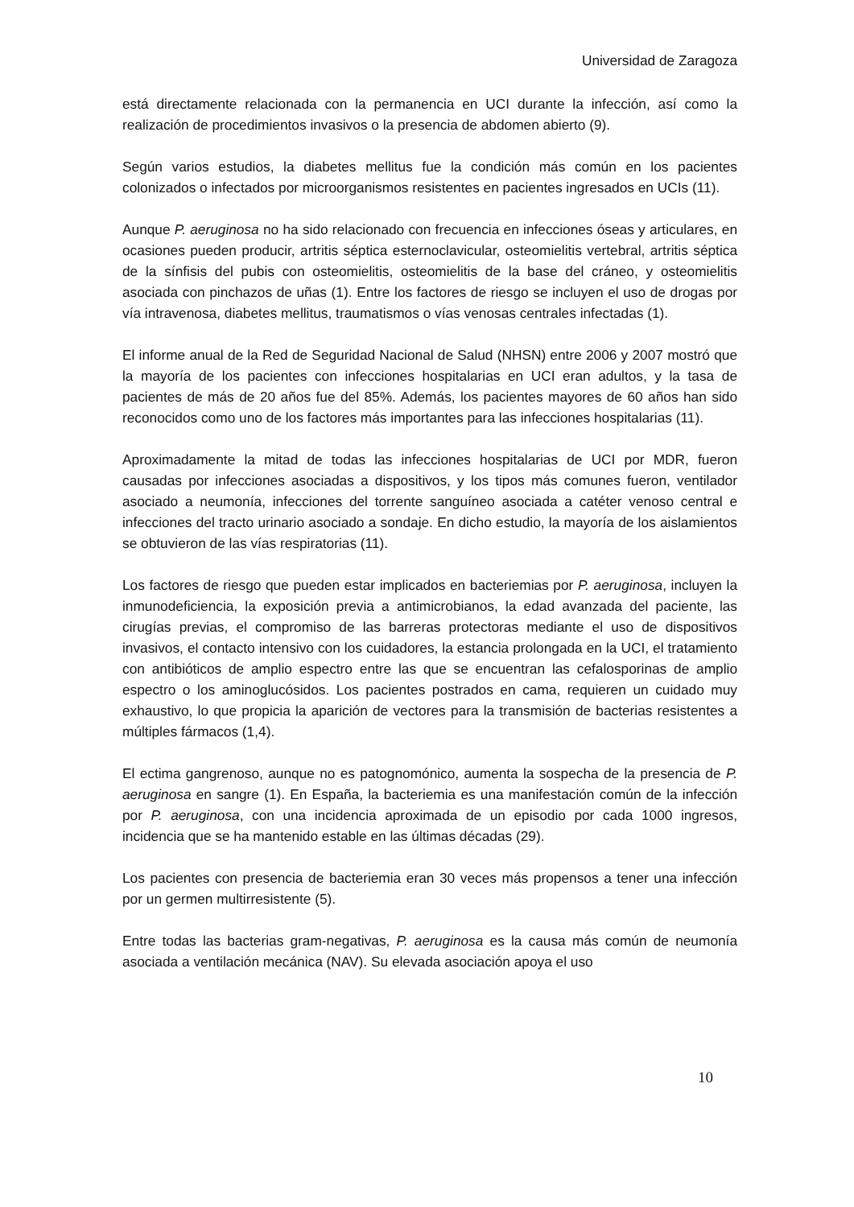Universidad de Zaragoza
está directamente relacionada con la permanencia en UCI durante la infección, así como la realización de procedimientos invasivos o la presencia de abdomen abierto (9).
Según varios estudios, la diabetes mellitus fue la condición más común en los pacientes colonizados o infectados por microorganismos resistentes en pacientes ingresados en UCIs (11).
Aunque P. aeruginosa no ha sido relacionado con frecuencia en infecciones óseas y articulares, en ocasiones pueden producir, artritis séptica esternoclavicular, osteomielitis vertebral, artritis séptica de la sínfisis del pubis con osteomielitis, osteomielitis de la base del cráneo, y osteomielitis asociada con pinchazos de uñas (1). Entre los factores de riesgo se incluyen el uso de drogas por vía intravenosa, diabetes mellitus, traumatismos o vías venosas centrales infectadas (1).
El informe anual de la Red de Seguridad Nacional de Salud (NHSN) entre 2006 y 2007 mostró que la mayoría de los pacientes con infecciones hospitalarias en UCI eran adultos, y la tasa de pacientes de más de 20 años fue del 85%. Además, los pacientes mayores de 60 años han sido reconocidos como uno de los factores más importantes para las infecciones hospitalarias (11).
Aproximadamente la mitad de todas las infecciones hospitalarias de UCI por MDR, fueron causadas por infecciones asociadas a dispositivos, y los tipos más comunes fueron, ventilador asociado a neumonía, infecciones del torrente sanguíneo asociada a catéter venoso central e infecciones del tracto urinario asociado a sondaje. En dicho estudio, la mayoría de los aislamientos se obtuvieron de las vías respiratorias (11).
Los factores de riesgo que pueden estar implicados en bacteriemias por P. aeruginosa, incluyen la inmunodeficiencia, la exposición previa a antimicrobianos, la edad avanzada del paciente, las cirugías previas, el compromiso de las barreras protectoras mediante el uso de dispositivos invasivos, el contacto intensivo con los cuidadores, la estancia prolongada en la UCI, el tratamiento con antibióticos de amplio espectro entre las que se encuentran las cefalosporinas de amplio espectro o los aminoglucósidos. Los pacientes postrados en cama, requieren un cuidado muy exhaustivo, lo que propicia la aparición de vectores para la transmisión de bacterias resistentes a múltiples fármacos (1,4).
El ectima gangrenoso, aunque no es patognomónico, aumenta la sospecha de la presencia de P. aeruginosa en sangre (1). En España, la bacteriemia es una manifestación común de la infección por P. aeruginosa, con una incidencia aproximada de un episodio por cada 1000 ingresos, incidencia que se ha mantenido estable en las últimas décadas (29).
Los pacientes con presencia de bacteriemia eran 30 veces más propensos a tener una infección por un germen multirresistente (5).
Entre todas las bacterias gram-negativas, P. aeruginosa es la causa más común de neumonía asociada a ventilación mecánica (NAV). Su elevada asociación apoya el uso
10